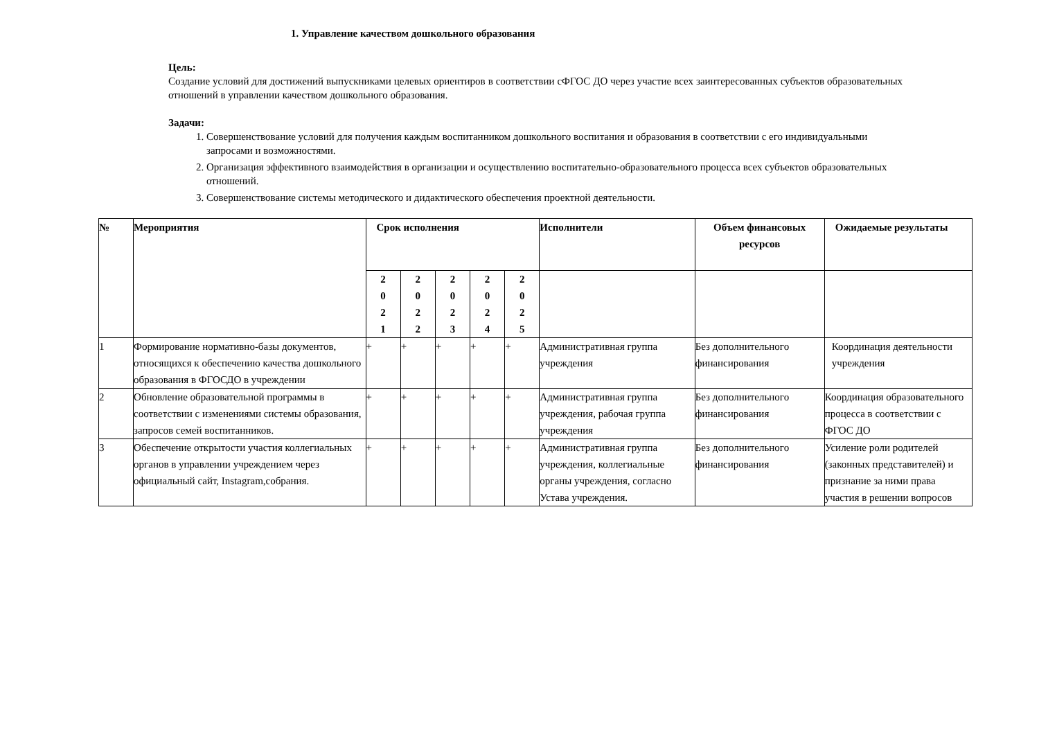1. Управление качеством дошкольного образования
Цель:
Создание условий для достижений выпускниками целевых ориентиров в соответствии сФГОС ДО через участие всех заинтересованных субъектов образовательных отношений в управлении качеством дошкольного образования.
Задачи:
1. Совершенствование условий для получения каждым воспитанником дошкольного воспитания и образования в соответствии с его индивидуальными запросами и возможностями.
2. Организация эффективного взаимодействия в организации и осуществлению воспитательно-образовательного процесса всех субъектов образовательных отношений.
3. Совершенствование системы методического и дидактического обеспечения проектной деятельности.
| № | Мероприятия | Срок исполнения | | | | | Исполнители | Объем финансовых ресурсов | Ожидаемые результаты |
| --- | --- | --- | --- | --- | --- | --- | --- | --- | --- |
| | | 2 0 2 1 | 2 0 2 2 | 2 0 2 3 | 2 0 2 4 | 2 0 2 5 | | | |
| 1 | Формирование нормативно-базы документов, относящихся к обеспечению качества дошкольного образования в ФГОСДО в учреждении | + | + | + | + | + | Административная группа учреждения | Без дополнительного финансирования | Координация деятельности учреждения |
| 2 | Обновление образовательной программы в соответствии с изменениями системы образования, запросов семей воспитанников. | + | + | + | + | + | Административная группа учреждения, рабочая группа учреждения | Без дополнительного финансирования | Координация образовательного процесса в соответствии с ФГОС ДО |
| 3 | Обеспечение открытости участия коллегиальных органов в управлении учреждением через официальный сайт, Instagram,собрания. | + | + | + | + | + | Административная группа учреждения, коллегиальные органы учреждения, согласно Устава учреждения. | Без дополнительного финансирования | Усиление роли родителей (законных представителей) и признание за ними права участия в решении вопросов |